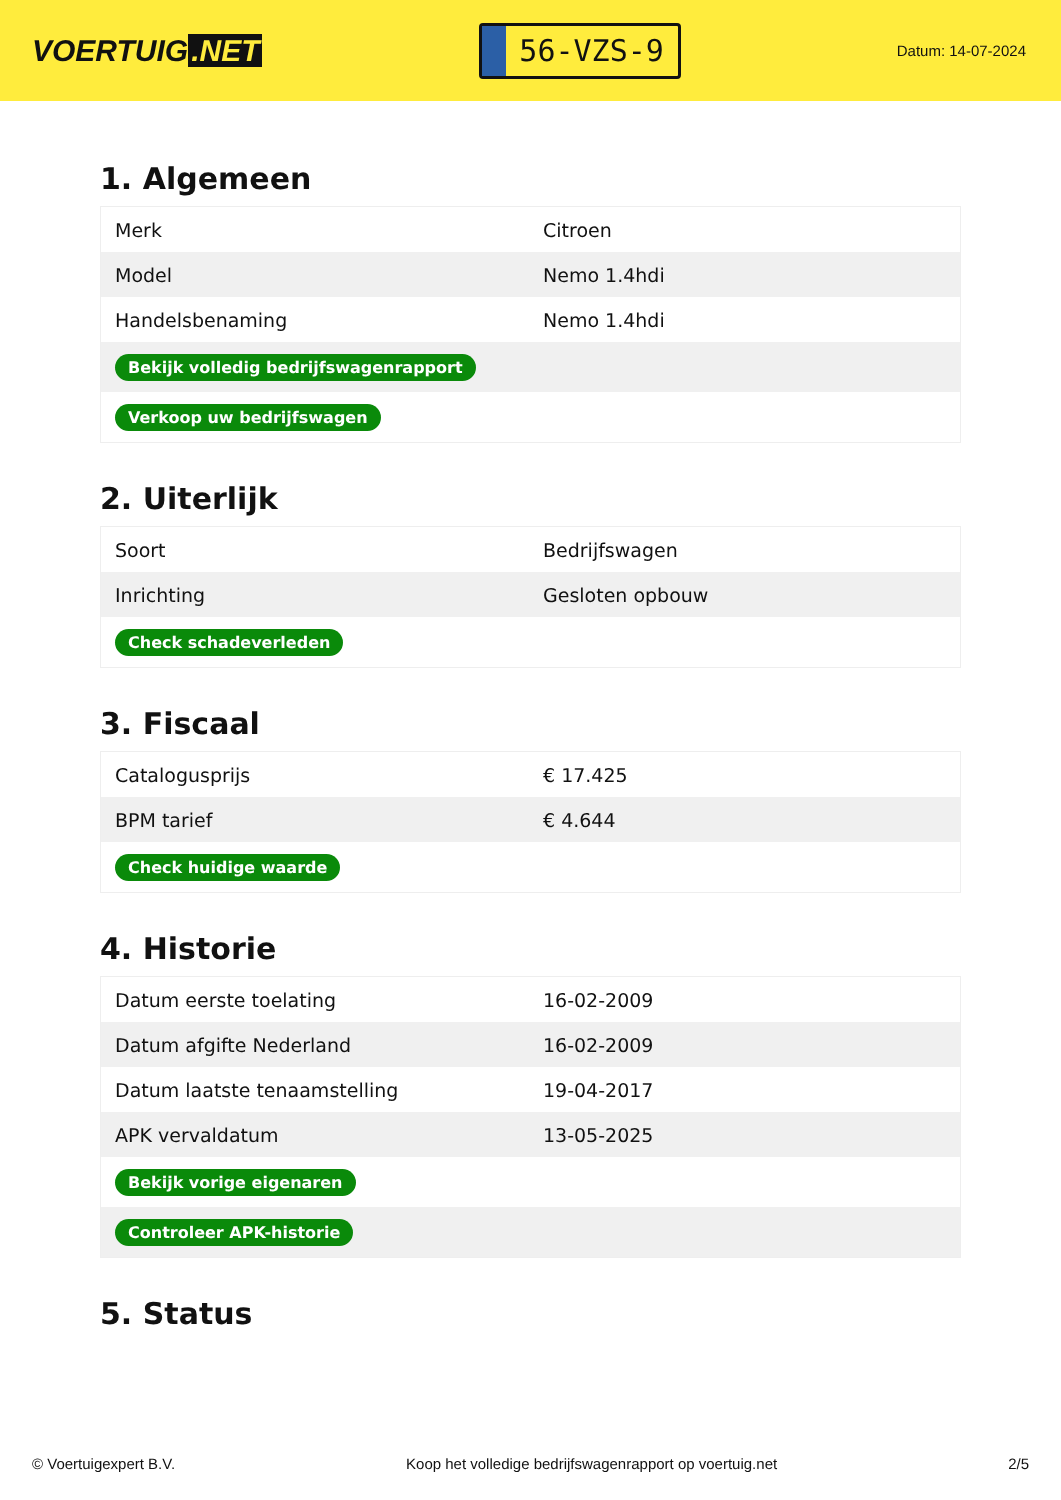VOERTUIG.NET
56-VZS-9
Datum: 14-07-2024
1. Algemeen
| Merk | Citroen |
| Model | Nemo 1.4hdi |
| Handelsbenaming | Nemo 1.4hdi |
| Bekijk volledig bedrijfswagenrapport | |
| Verkoop uw bedrijfswagen | |
2. Uiterlijk
| Soort | Bedrijfswagen |
| Inrichting | Gesloten opbouw |
| Check schadeverleden | |
3. Fiscaal
| Catalogusprijs | € 17.425 |
| BPM tarief | € 4.644 |
| Check huidige waarde | |
4. Historie
| Datum eerste toelating | 16-02-2009 |
| Datum afgifte Nederland | 16-02-2009 |
| Datum laatste tenaamstelling | 19-04-2017 |
| APK vervaldatum | 13-05-2025 |
| Bekijk vorige eigenaren | |
| Controleer APK-historie | |
5. Status
© Voertuigexpert B.V. Koop het volledige bedrijfswagenrapport op voertuig.net 2/5